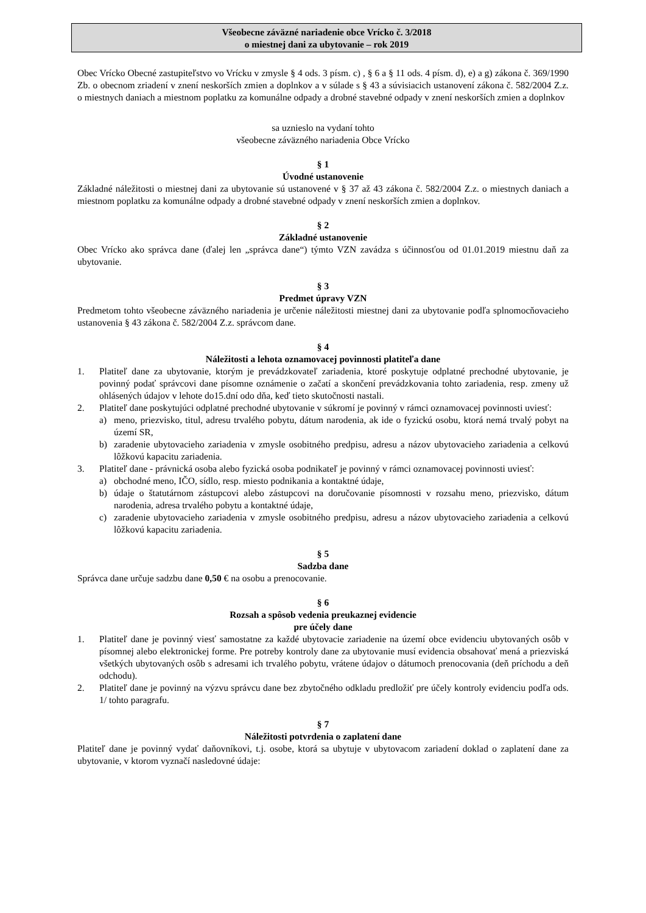Všeobecne záväzné nariadenie obce Vrícko č. 3/2018
o miestnej dani za ubytovanie – rok 2019
Obec Vrícko Obecné zastupiteľstvo vo Vrícku v zmysle § 4 ods. 3 písm. c) , § 6 a § 11 ods. 4 písm. d), e) a g) zákona č. 369/1990 Zb. o obecnom zriadení v znení neskorších zmien a doplnkov a v súlade s § 43 a súvisiacich ustanovení zákona č. 582/2004 Z.z. o miestnych daniach a miestnom poplatku za komunálne odpady a drobné stavebné odpady v znení neskorších zmien a doplnkov
sa uznieslo na vydaní tohto
všeobecne záväzného nariadenia Obce Vrícko
§ 1
Úvodné ustanovenie
Základné náležitosti o miestnej dani za ubytovanie sú ustanovené v § 37 až 43 zákona č. 582/2004 Z.z. o miestnych daniach a miestnom poplatku za komunálne odpady a drobné stavebné odpady v znení neskorších zmien a doplnkov.
§ 2
Základné ustanovenie
Obec Vrícko ako správca dane (ďalej len „správca dane“) týmto VZN zavádza s účinnosťou od 01.01.2019 miestnu daň za ubytovanie.
§ 3
Predmet úpravy VZN
Predmetom tohto všeobecne záväzného nariadenia je určenie náležitosti miestnej dani za ubytovanie podľa splnomocňovacieho ustanovenia § 43 zákona č. 582/2004 Z.z. správcom dane.
§ 4
Náležitosti a lehota oznamovacej povinnosti platiteľa dane
1. Platiteľ dane za ubytovanie, ktorým je prevádzkovateľ zariadenia, ktoré poskytuje odplatné prechodné ubytovanie, je povinný podať správcovi dane písomne oznámenie o začatí a skončení prevádzkovania tohto zariadenia, resp. zmeny už ohlásených údajov v lehote do15.dní odo dňa, keď tieto skutočnosti nastali.
2. Platiteľ dane poskytujúci odplatné prechodné ubytovanie v súkromí je povinný v rámci oznamovacej povinnosti uviesť:
a) meno, priezvisko, titul, adresu trvalého pobytu, dátum narodenia, ak ide o fyzickú osobu, ktorá nemá trvalý pobyt na území SR,
b) zaradenie ubytovacieho zariadenia v zmysle osobitného predpisu, adresu a názov ubytovacieho zariadenia a celkovú lôžkovú kapacitu zariadenia.
3. Platiteľ dane - právnická osoba alebo fyzická osoba podnikateľ je povinný v rámci oznamovacej povinnosti uviesť:
a) obchodné meno, IČO, sídlo, resp. miesto podnikania a kontaktné údaje,
b) údaje o štatutárnom zástupcovi alebo zástupcovi na doručovanie písomnosti v rozsahu meno, priezvisko, dátum narodenia, adresa trvalého pobytu a kontaktné údaje,
c) zaradenie ubytovacieho zariadenia v zmysle osobitného predpisu, adresu a názov ubytovacieho zariadenia a celkovú lôžkovú kapacitu zariadenia.
§ 5
Sadzba dane
Správca dane určuje sadzbu dane 0,50 € na osobu a prenocovanie.
§ 6
Rozsah a spôsob vedenia preukaznej evidencie
pre účely dane
1. Platiteľ dane je povinný viesť samostatne za každé ubytovacie zariadenie na území obce evidenciu ubytovaných osôb v písomnej alebo elektronickej forme. Pre potreby kontroly dane za ubytovanie musí evidencia obsahovať mená a priezviská všetkých ubytovaných osôb s adresami ich trvalého pobytu, vrátene údajov o dátumoch prenocovania (deň príchodu a deň odchodu).
2. Platiteľ dane je povinný na výzvu správcu dane bez zbytočného odkladu predložiť pre účely kontroly evidenciu podľa ods. 1/ tohto paragrafu.
§ 7
Náležitosti potvrdenia o zaplatení dane
Platiteľ dane je povinný vydať daňovníkovi, t.j. osobe, ktorá sa ubytuje v ubytovacom zariadení doklad o zaplatení dane za ubytovanie, v ktorom vyznačí nasledovné údaje: